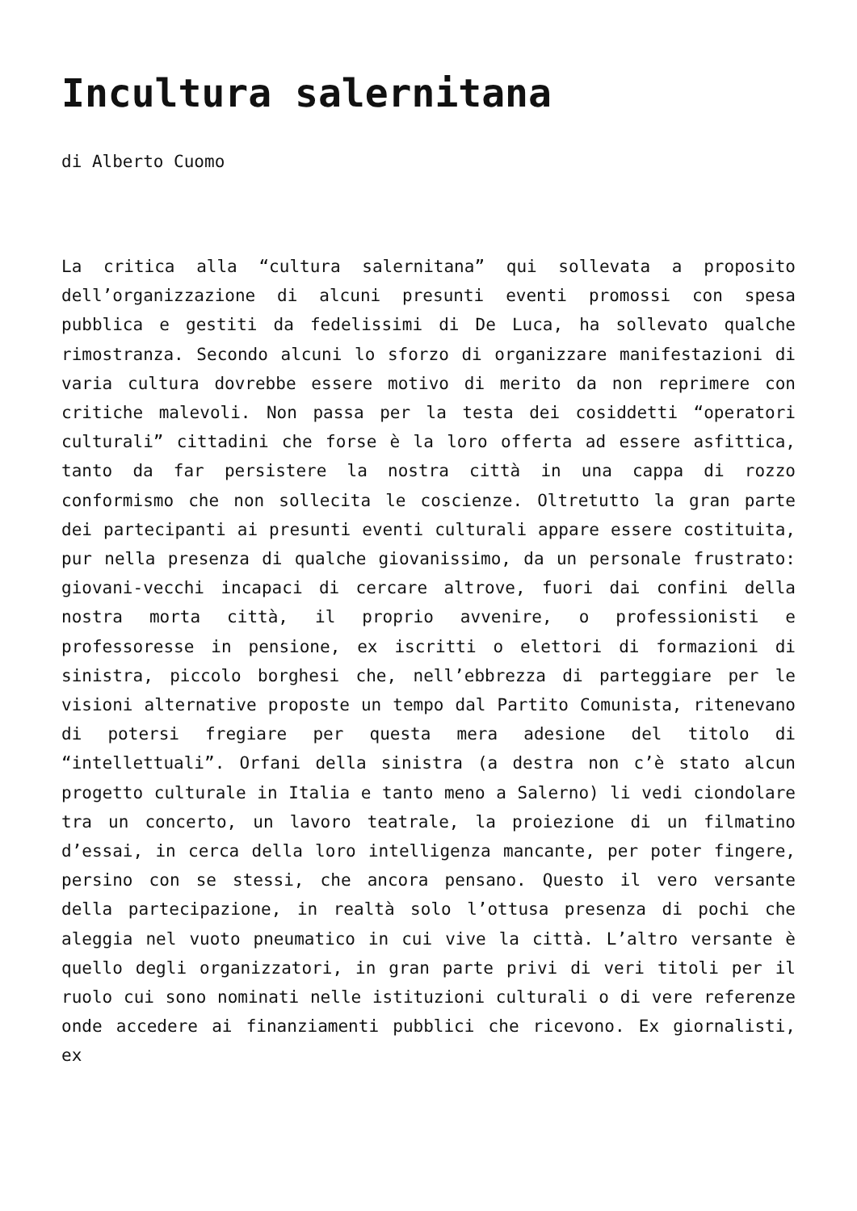Incultura salernitana
di Alberto Cuomo
La critica alla “cultura salernitana” qui sollevata a proposito dell’organizzazione di alcuni presunti eventi promossi con spesa pubblica e gestiti da fedelissimi di De Luca, ha sollevato qualche rimostranza. Secondo alcuni lo sforzo di organizzare manifestazioni di varia cultura dovrebbe essere motivo di merito da non reprimere con critiche malevoli. Non passa per la testa dei cosiddetti “operatori culturali” cittadini che forse è la loro offerta ad essere asfittica, tanto da far persistere la nostra città in una cappa di rozzo conformismo che non sollecita le coscienze. Oltretutto la gran parte dei partecipanti ai presunti eventi culturali appare essere costituita, pur nella presenza di qualche giovanissimo, da un personale frustrato: giovani-vecchi incapaci di cercare altrove, fuori dai confini della nostra morta città, il proprio avvenire, o professionisti e professoresse in pensione, ex iscritti o elettori di formazioni di sinistra, piccolo borghesi che, nell’ebbrezza di parteggiare per le visioni alternative proposte un tempo dal Partito Comunista, ritenevano di potersi fregiare per questa mera adesione del titolo di “intellettuali”. Orfani della sinistra (a destra non c’è stato alcun progetto culturale in Italia e tanto meno a Salerno) li vedi ciondolare tra un concerto, un lavoro teatrale, la proiezione di un filmatino d’essai, in cerca della loro intelligenza mancante, per poter fingere, persino con se stessi, che ancora pensano. Questo il vero versante della partecipazione, in realtà solo l’ottusa presenza di pochi che aleggia nel vuoto pneumatico in cui vive la città. L’altro versante è quello degli organizzatori, in gran parte privi di veri titoli per il ruolo cui sono nominati nelle istituzioni culturali o di vere referenze onde accedere ai finanziamenti pubblici che ricevono. Ex giornalisti, ex